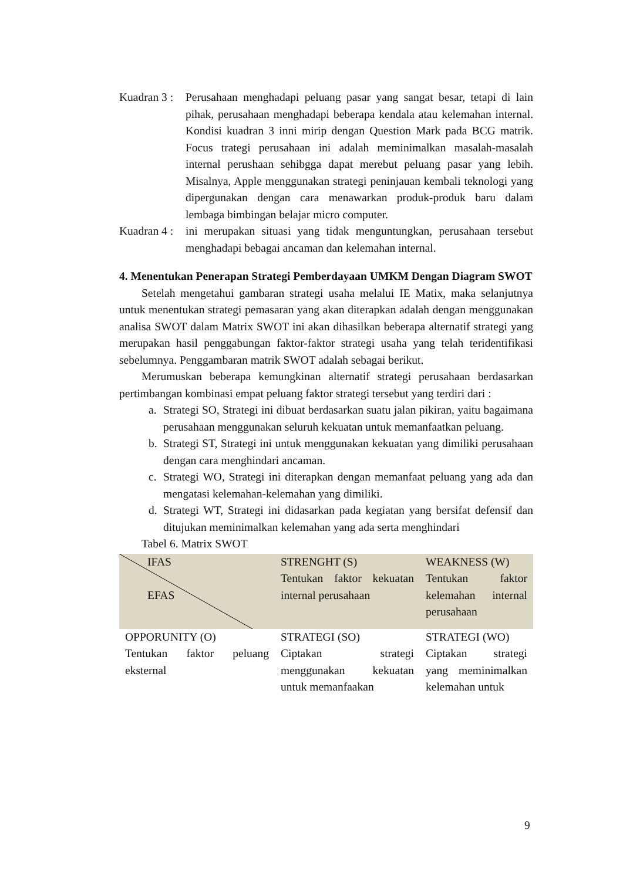Kuadran 3 :
Perusahaan menghadapi peluang pasar yang sangat besar, tetapi di lain pihak, perusahaan menghadapi beberapa kendala atau kelemahan internal. Kondisi kuadran 3 inni mirip dengan Question Mark pada BCG matrik. Focus trategi perusahaan ini adalah meminimalkan masalah-masalah internal perushaan sehibgga dapat merebut peluang pasar yang lebih. Misalnya, Apple menggunakan strategi peninjauan kembali teknologi yang dipergunakan dengan cara menawarkan produk-produk baru dalam lembaga bimbingan belajar micro computer.
Kuadran 4 :
ini merupakan situasi yang tidak menguntungkan, perusahaan tersebut menghadapi bebagai ancaman dan kelemahan internal.
4. Menentukan Penerapan Strategi Pemberdayaan UMKM Dengan Diagram SWOT
Setelah mengetahui gambaran strategi usaha melalui IE Matix, maka selanjutnya untuk menentukan strategi pemasaran yang akan diterapkan adalah dengan menggunakan analisa SWOT dalam Matrix SWOT ini akan dihasilkan beberapa alternatif strategi yang merupakan hasil penggabungan faktor-faktor strategi usaha yang telah teridentifikasi sebelumnya. Penggambaran matrik SWOT adalah sebagai berikut.
Merumuskan beberapa kemungkinan alternatif strategi perusahaan berdasarkan pertimbangan kombinasi empat peluang faktor strategi tersebut yang terdiri dari :
a. Strategi SO, Strategi ini dibuat berdasarkan suatu jalan pikiran, yaitu bagaimana perusahaan menggunakan seluruh kekuatan untuk memanfaatkan peluang.
b. Strategi ST, Strategi ini untuk menggunakan kekuatan yang dimiliki perusahaan dengan cara menghindari ancaman.
c. Strategi WO, Strategi ini diterapkan dengan memanfaat peluang yang ada dan mengatasi kelemahan-kelemahan yang dimiliki.
d. Strategi WT, Strategi ini didasarkan pada kegiatan yang bersifat defensif dan ditujukan meminimalkan kelemahan yang ada serta menghindari
Tabel 6. Matrix SWOT
| IFAS EFAS | STRENGHT (S) Tentukan faktor kekuatan internal perusahaan | WEAKNESS (W) Tentukan faktor kelemahan internal perusahaan |
| OPPORUNITY (O) Tentukan faktor peluang eksternal | STRATEGI (SO) Ciptakan strategi menggunakan kekuatan untuk memanfaakan | STRATEGI (WO) Ciptakan strategi yang meminimalkan kelemahan untuk |
9